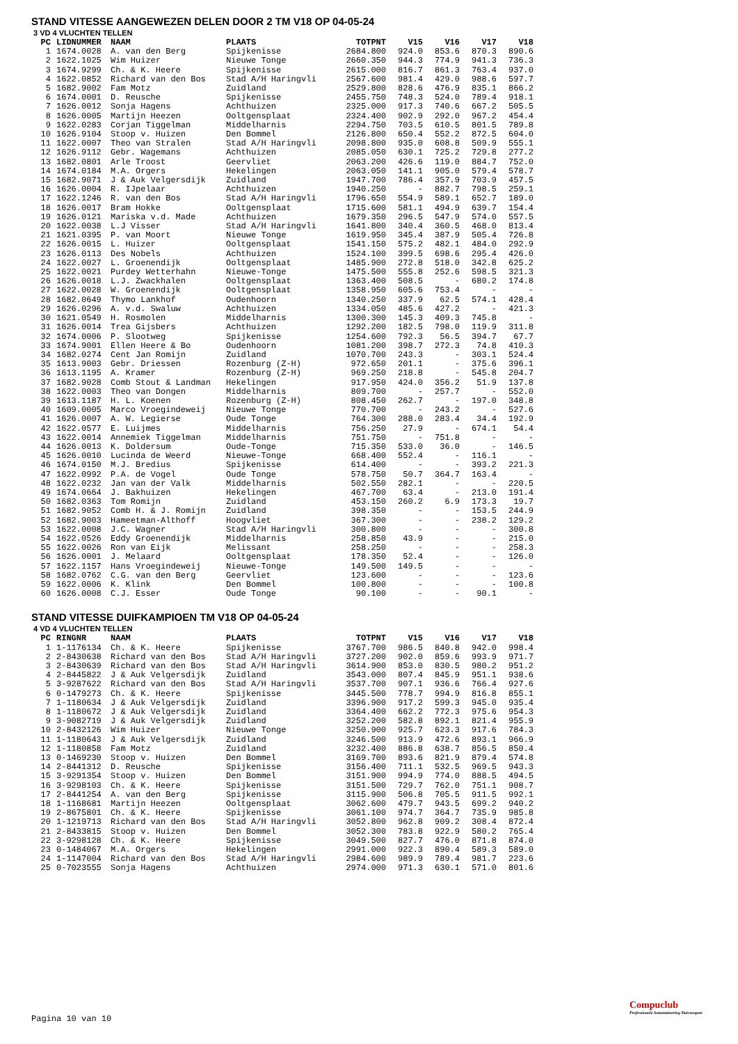STAND VITESSE AANGEWEZEN DELEN DOOR 2 TM V18 OP 04-05-24
3 VD 4 VLUCHTEN TELLEN
| PC | LIDNUMMER | NAAM | PLAATS | TOTPNT | V15 | V16 | V17 | V18 |
| --- | --- | --- | --- | --- | --- | --- | --- | --- |
| 1 | 1674.0028 | A. van den Berg | Spijkenisse | 2684.800 | 924.0 | 853.6 | 870.3 | 890.6 |
| 2 | 1622.1025 | Wim Huizer | Nieuwe Tonge | 2660.350 | 944.3 | 774.9 | 941.3 | 736.3 |
| 3 | 1674.9299 | Ch. & K. Heere | Spijkenisse | 2615.000 | 816.7 | 861.3 | 763.4 | 937.0 |
| 4 | 1622.0852 | Richard van den Bos | Stad A/H Haringvli | 2567.600 | 981.4 | 429.0 | 988.6 | 597.7 |
| 5 | 1682.9002 | Fam Motz | Zuidland | 2529.800 | 828.6 | 476.9 | 835.1 | 866.2 |
| 6 | 1674.0001 | D. Reusche | Spijkenisse | 2455.750 | 748.3 | 524.0 | 789.4 | 918.1 |
| 7 | 1626.0012 | Sonja Hagens | Achthuizen | 2325.000 | 917.3 | 740.6 | 667.2 | 505.5 |
| 8 | 1626.0005 | Martijn Heezen | Ooltgensplaat | 2324.400 | 902.9 | 292.0 | 967.2 | 454.4 |
| 9 | 1622.0283 | Corjan Tiggelman | Middelharnis | 2294.750 | 703.5 | 610.5 | 801.5 | 789.8 |
| 10 | 1626.9104 | Stoop v. Huizen | Den Bommel | 2126.800 | 650.4 | 552.2 | 872.5 | 604.0 |
| 11 | 1622.0007 | Theo van Stralen | Stad A/H Haringvli | 2098.800 | 935.0 | 608.8 | 509.9 | 555.1 |
| 12 | 1626.9112 | Gebr. Wagemans | Achthuizen | 2085.050 | 630.1 | 725.2 | 729.8 | 277.2 |
| 13 | 1682.0801 | Arle Troost | Geervliet | 2063.200 | 426.6 | 119.0 | 884.7 | 752.0 |
| 14 | 1674.0184 | M.A. Orgers | Hekelingen | 2063.050 | 141.1 | 905.0 | 579.4 | 578.7 |
| 15 | 1682.9071 | J & Auk Velgersdijk | Zuidland | 1947.700 | 786.4 | 357.9 | 703.9 | 457.5 |
| 16 | 1626.0004 | R. IJpelaar | Achthuizen | 1940.250 | - | 882.7 | 798.5 | 259.1 |
| 17 | 1622.1246 | R. van den Bos | Stad A/H Haringvli | 1796.650 | 554.9 | 589.1 | 652.7 | 189.0 |
| 18 | 1626.0017 | Bram Hokke | Ooltgensplaat | 1715.600 | 581.1 | 494.9 | 639.7 | 154.4 |
| 19 | 1626.0121 | Mariska v.d. Made | Achthuizen | 1679.350 | 296.5 | 547.9 | 574.0 | 557.5 |
| 20 | 1622.0038 | L.J Visser | Stad A/H Haringvli | 1641.800 | 340.4 | 360.5 | 468.0 | 813.4 |
| 21 | 1621.0395 | P. van Moort | Nieuwe Tonge | 1619.950 | 345.4 | 387.9 | 505.4 | 726.8 |
| 22 | 1626.0015 | L. Huizer | Ooltgensplaat | 1541.150 | 575.2 | 482.1 | 484.0 | 292.9 |
| 23 | 1626.0113 | Des Nobels | Achthuizen | 1524.100 | 399.5 | 698.6 | 295.4 | 426.0 |
| 24 | 1622.0027 | L. Groenendijk | Ooltgensplaat | 1485.900 | 272.8 | 518.0 | 342.8 | 625.2 |
| 25 | 1622.0021 | Purdey Wetterhahn | Nieuwe-Tonge | 1475.500 | 555.8 | 252.6 | 598.5 | 321.3 |
| 26 | 1626.0018 | L.J. Zwackhalen | Ooltgensplaat | 1363.400 | 508.5 | - | 680.2 | 174.8 |
| 27 | 1622.0028 | W. Groenendijk | Ooltgensplaat | 1358.950 | 605.6 | 753.4 | - | - |
| 28 | 1682.0649 | Thymo Lankhof | Oudenhoorn | 1340.250 | 337.9 | 62.5 | 574.1 | 428.4 |
| 29 | 1626.0296 | A. v.d. Swaluw | Achthuizen | 1334.050 | 485.6 | 427.2 | - | 421.3 |
| 30 | 1621.0549 | H. Rosmolen | Middelharnis | 1300.300 | 145.3 | 409.3 | 745.8 | - |
| 31 | 1626.0014 | Trea Gijsbers | Achthuizen | 1292.200 | 182.5 | 798.0 | 119.9 | 311.8 |
| 32 | 1674.0006 | P. Slootweg | Spijkenisse | 1254.600 | 792.3 | 56.5 | 394.7 | 67.7 |
| 33 | 1674.9001 | Ellen Heere & Bo | Oudenhoorn | 1081.200 | 398.7 | 272.3 | 74.8 | 410.3 |
| 34 | 1682.0274 | Cent Jan Romijn | Zuidland | 1070.700 | 243.3 | - | 303.1 | 524.4 |
| 35 | 1613.9003 | Gebr. Driessen | Rozenburg (Z-H) | 972.650 | 201.1 | - | 375.6 | 396.1 |
| 36 | 1613.1195 | A. Kramer | Rozenburg (Z-H) | 969.250 | 218.8 | - | 545.8 | 204.7 |
| 37 | 1682.9028 | Comb Stout & Landman | Hekelingen | 917.950 | 424.0 | 356.2 | 51.9 | 137.8 |
| 38 | 1622.0003 | Theo van Dongen | Middelharnis | 809.700 | - | 257.7 | - | 552.0 |
| 39 | 1613.1187 | H. L. Koenen | Rozenburg (Z-H) | 808.450 | 262.7 | - | 197.0 | 348.8 |
| 40 | 1609.0005 | Marco Vroegindeweij | Nieuwe Tonge | 770.700 | - | 243.2 | - | 527.6 |
| 41 | 1626.0007 | A. W. Legierse | Oude Tonge | 764.300 | 288.0 | 283.4 | 34.4 | 192.9 |
| 42 | 1622.0577 | E. Luijmes | Middelharnis | 756.250 | 27.9 | - | 674.1 | 54.4 |
| 43 | 1622.0014 | Annemiek Tiggelman | Middelharnis | 751.750 | - | 751.8 | - | - |
| 44 | 1626.0013 | K. Doldersum | Oude-Tonge | 715.350 | 533.0 | 36.0 | - | 146.5 |
| 45 | 1626.0010 | Lucinda de Weerd | Nieuwe-Tonge | 668.400 | 552.4 | - | 116.1 | - |
| 46 | 1674.0150 | M.J. Bredius | Spijkenisse | 614.400 | - | - | 393.2 | 221.3 |
| 47 | 1622.0992 | P.A. de Vogel | Oude Tonge | 578.750 | 50.7 | 364.7 | 163.4 | - |
| 48 | 1622.0232 | Jan van der Valk | Middelharnis | 502.550 | 282.1 | - | - | 220.5 |
| 49 | 1674.0664 | J. Bakhuizen | Hekelingen | 467.700 | 63.4 | - | 213.0 | 191.4 |
| 50 | 1682.0363 | Tom Romijn | Zuidland | 453.150 | 260.2 | 6.9 | 173.3 | 19.7 |
| 51 | 1682.9052 | Comb H. & J. Romijn | Zuidland | 398.350 | - | - | 153.5 | 244.9 |
| 52 | 1682.9003 | Hameetman-Althoff | Hoogvliet | 367.300 | - | - | 238.2 | 129.2 |
| 53 | 1622.0008 | J.C. Wagner | Stad A/H Haringvli | 300.800 | - | - | - | 300.8 |
| 54 | 1622.0526 | Eddy Groenendijk | Middelharnis | 258.850 | 43.9 | - | - | 215.0 |
| 55 | 1622.0026 | Ron van Eijk | Melissant | 258.250 | - | - | - | 258.3 |
| 56 | 1626.0001 | J. Melaard | Ooltgensplaat | 178.350 | 52.4 | - | - | 126.0 |
| 57 | 1622.1157 | Hans Vroegindeweij | Nieuwe-Tonge | 149.500 | 149.5 | - | - | - |
| 58 | 1682.0762 | C.G. van den Berg | Geervliet | 123.600 | - | - | - | 123.6 |
| 59 | 1622.0006 | K. Klink | Den Bommel | 100.800 | - | - | - | 100.8 |
| 60 | 1626.0008 | C.J. Esser | Oude Tonge | 90.100 | - | - | 90.1 | - |
STAND VITESSE DUIFKAMPIOEN TM V18 OP 04-05-24
4 VD 4 VLUCHTEN TELLEN
| PC | RINGNR | NAAM | PLAATS | TOTPNT | V15 | V16 | V17 | V18 |
| --- | --- | --- | --- | --- | --- | --- | --- | --- |
| 1 | 1-1176134 | Ch. & K. Heere | Spijkenisse | 3767.700 | 986.5 | 840.8 | 942.0 | 998.4 |
| 2 | 2-8430638 | Richard van den Bos | Stad A/H Haringvli | 3727.200 | 902.0 | 859.6 | 993.9 | 971.7 |
| 3 | 2-8430639 | Richard van den Bos | Stad A/H Haringvli | 3614.900 | 853.0 | 830.5 | 980.2 | 951.2 |
| 4 | 2-8445822 | J & Auk Velgersdijk | Zuidland | 3543.000 | 807.4 | 845.9 | 951.1 | 938.6 |
| 5 | 3-9287622 | Richard van den Bos | Stad A/H Haringvli | 3537.700 | 907.1 | 936.6 | 766.4 | 927.6 |
| 6 | 0-1479273 | Ch. & K. Heere | Spijkenisse | 3445.500 | 778.7 | 994.9 | 816.8 | 855.1 |
| 7 | 1-1180634 | J & Auk Velgersdijk | Zuidland | 3396.900 | 917.2 | 599.3 | 945.0 | 935.4 |
| 8 | 1-1180672 | J & Auk Velgersdijk | Zuidland | 3364.400 | 662.2 | 772.3 | 975.6 | 954.3 |
| 9 | 3-9082719 | J & Auk Velgersdijk | Zuidland | 3252.200 | 582.8 | 892.1 | 821.4 | 955.9 |
| 10 | 2-8432126 | Wim Huizer | Nieuwe Tonge | 3250.900 | 925.7 | 623.3 | 917.6 | 784.3 |
| 11 | 1-1180643 | J & Auk Velgersdijk | Zuidland | 3246.500 | 913.9 | 472.6 | 893.1 | 966.9 |
| 12 | 1-1180858 | Fam Motz | Zuidland | 3232.400 | 886.8 | 638.7 | 856.5 | 850.4 |
| 13 | 0-1469230 | Stoop v. Huizen | Den Bommel | 3169.700 | 893.6 | 821.9 | 879.4 | 574.8 |
| 14 | 2-8441312 | D. Reusche | Spijkenisse | 3156.400 | 711.1 | 532.5 | 969.5 | 943.3 |
| 15 | 3-9291354 | Stoop v. Huizen | Den Bommel | 3151.900 | 994.9 | 774.0 | 888.5 | 494.5 |
| 16 | 3-9298103 | Ch. & K. Heere | Spijkenisse | 3151.500 | 729.7 | 762.0 | 751.1 | 908.7 |
| 17 | 2-8441254 | A. van den Berg | Spijkenisse | 3115.900 | 506.8 | 705.5 | 911.5 | 992.1 |
| 18 | 1-1168681 | Martijn Heezen | Ooltgensplaat | 3062.600 | 479.7 | 943.5 | 699.2 | 940.2 |
| 19 | 2-8675801 | Ch. & K. Heere | Spijkenisse | 3061.100 | 974.7 | 364.7 | 735.9 | 985.8 |
| 20 | 1-1219713 | Richard van den Bos | Stad A/H Haringvli | 3052.800 | 962.8 | 909.2 | 308.4 | 872.4 |
| 21 | 2-8433815 | Stoop v. Huizen | Den Bommel | 3052.300 | 783.8 | 922.9 | 580.2 | 765.4 |
| 22 | 3-9298128 | Ch. & K. Heere | Spijkenisse | 3049.500 | 827.7 | 476.0 | 871.8 | 874.0 |
| 23 | 0-1484067 | M.A. Orgers | Hekelingen | 2991.000 | 922.3 | 890.4 | 589.3 | 589.0 |
| 24 | 1-1147004 | Richard van den Bos | Stad A/H Haringvli | 2984.600 | 989.9 | 789.4 | 981.7 | 223.6 |
| 25 | 0-7023555 | Sonja Hagens | Achthuizen | 2974.000 | 971.3 | 630.1 | 571.0 | 801.6 |
Pagina 10 van 10
Compuclub
Professionele Automatisering Duivensport